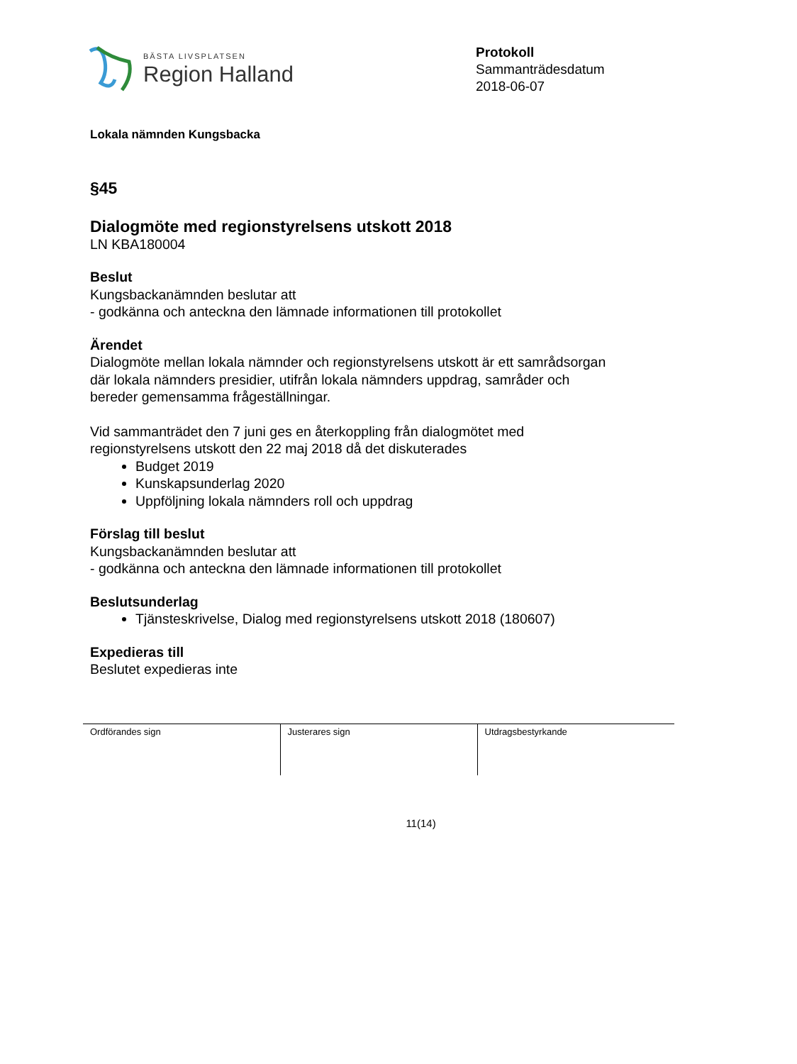BÄSTA LIVSPLATSEN
Region Halland
Protokoll
Sammanträdesdatum
2018-06-07
Lokala nämnden Kungsbacka
§45
Dialogmöte med regionstyrelsens utskott 2018
LN KBA180004
Beslut
Kungsbackanämnden beslutar att
- godkänna och anteckna den lämnade informationen till protokollet
Ärendet
Dialogmöte mellan lokala nämnder och regionstyrelsens utskott är ett samrådsorgan
där lokala nämnders presidier, utifrån lokala nämnders uppdrag, samråder och
bereder gemensamma frågeställningar.
Vid sammanträdet den 7 juni ges en återkoppling från dialogmötet med
regionstyrelsens utskott den 22 maj 2018 då det diskuterades
Budget 2019
Kunskapsunderlag 2020
Uppföljning lokala nämnders roll och uppdrag
Förslag till beslut
Kungsbackanämnden beslutar att
- godkänna och anteckna den lämnade informationen till protokollet
Beslutsunderlag
Tjänsteskrivelse, Dialog med regionstyrelsens utskott 2018 (180607)
Expedieras till
Beslutet expedieras inte
| Ordförandes sign | Justerares sign | Utdragsbestyrkande |
11(14)